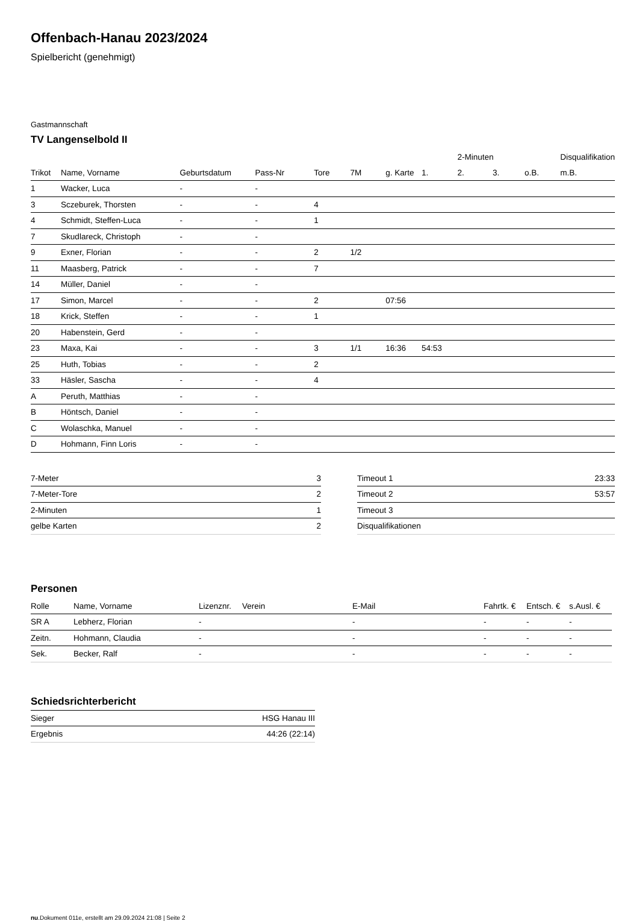Offenbach-Hanau 2023/2024
Spielbericht (genehmigt)
Gastmannschaft
TV Langenselbold II
| | | | | | | | | 2-Minuten | | | Disqualifikation |
| --- | --- | --- | --- | --- | --- | --- | --- | --- | --- | --- | --- |
| Trikot | Name, Vorname | Geburtsdatum | Pass-Nr | Tore | 7M | g. Karte | 1. | 2. | 3. | o.B. | m.B. |
| 1 | Wacker, Luca | - | - | | | | | | | | |
| 3 | Sczeburek, Thorsten | - | - | 4 | | | | | | | |
| 4 | Schmidt, Steffen-Luca | - | - | 1 | | | | | | | |
| 7 | Skudlareck, Christoph | - | - | | | | | | | | |
| 9 | Exner, Florian | - | - | 2 | 1/2 | | | | | | |
| 11 | Maasberg, Patrick | - | - | 7 | | | | | | | |
| 14 | Müller, Daniel | - | - | | | | | | | | |
| 17 | Simon, Marcel | - | - | 2 | | 07:56 | | | | | |
| 18 | Krick, Steffen | - | - | 1 | | | | | | | |
| 20 | Habenstein, Gerd | - | - | | | | | | | | |
| 23 | Maxa, Kai | - | - | 3 | 1/1 | 16:36 | 54:53 | | | | |
| 25 | Huth, Tobias | - | - | 2 | | | | | | | |
| 33 | Häsler, Sascha | - | - | 4 | | | | | | | |
| A | Peruth, Matthias | - | - | | | | | | | | |
| B | Höntsch, Daniel | - | - | | | | | | | | |
| C | Wolaschka, Manuel | - | - | | | | | | | | |
| D | Hohmann, Finn Loris | - | - | | | | | | | | |
| 7-Meter | 3 |
| 7-Meter-Tore | 2 |
| 2-Minuten | 1 |
| gelbe Karten | 2 |
| Timeout 1 | 23:33 |
| Timeout 2 | 53:57 |
| Timeout 3 | |
| Disqualifikationen | |
Personen
| Rolle | Name, Vorname | Lizenznr. | Verein | E-Mail | Fahrtk. € | Entsch. € | s.Ausl. € |
| --- | --- | --- | --- | --- | --- | --- | --- |
| SR A | Lebherz, Florian | - | | - | - | - | - |
| Zeitn. | Hohmann, Claudia | - | | - | - | - | - |
| Sek. | Becker, Ralf | - | | - | - | - | - |
Schiedsrichterbericht
| Sieger | HSG Hanau III |
| Ergebnis | 44:26 (22:14) |
nu.Dokument 011e, erstellt am 29.09.2024 21:08 | Seite 2